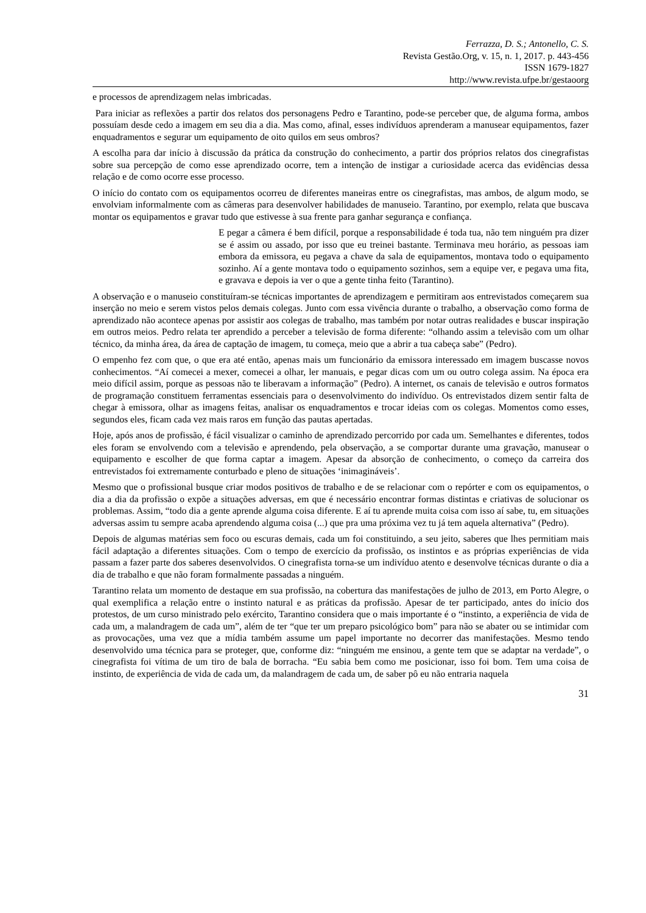Ferrazza, D. S.; Antonello, C. S.
Revista Gestão.Org, v. 15, n. 1, 2017. p. 443-456
ISSN 1679-1827
http://www.revista.ufpe.br/gestaoorg
e processos de aprendizagem nelas imbricadas.
Para iniciar as reflexões a partir dos relatos dos personagens Pedro e Tarantino, pode-se perceber que, de alguma forma, ambos possuíam desde cedo a imagem em seu dia a dia. Mas como, afinal, esses indivíduos aprenderam a manusear equipamentos, fazer enquadramentos e segurar um equipamento de oito quilos em seus ombros?
A escolha para dar início à discussão da prática da construção do conhecimento, a partir dos próprios relatos dos cinegrafistas sobre sua percepção de como esse aprendizado ocorre, tem a intenção de instigar a curiosidade acerca das evidências dessa relação e de como ocorre esse processo.
O início do contato com os equipamentos ocorreu de diferentes maneiras entre os cinegrafistas, mas ambos, de algum modo, se envolviam informalmente com as câmeras para desenvolver habilidades de manuseio. Tarantino, por exemplo, relata que buscava montar os equipamentos e gravar tudo que estivesse à sua frente para ganhar segurança e confiança.
E pegar a câmera é bem difícil, porque a responsabilidade é toda tua, não tem ninguém pra dizer se é assim ou assado, por isso que eu treinei bastante. Terminava meu horário, as pessoas iam embora da emissora, eu pegava a chave da sala de equipamentos, montava todo o equipamento sozinho. Aí a gente montava todo o equipamento sozinhos, sem a equipe ver, e pegava uma fita, e gravava e depois ia ver o que a gente tinha feito (Tarantino).
A observação e o manuseio constituíram-se técnicas importantes de aprendizagem e permitiram aos entrevistados começarem sua inserção no meio e serem vistos pelos demais colegas. Junto com essa vivência durante o trabalho, a observação como forma de aprendizado não acontece apenas por assistir aos colegas de trabalho, mas também por notar outras realidades e buscar inspiração em outros meios. Pedro relata ter aprendido a perceber a televisão de forma diferente: “olhando assim a televisão com um olhar técnico, da minha área, da área de captação de imagem, tu começa, meio que a abrir a tua cabeça sabe” (Pedro).
O empenho fez com que, o que era até então, apenas mais um funcionário da emissora interessado em imagem buscasse novos conhecimentos. “Aí comecei a mexer, comecei a olhar, ler manuais, e pegar dicas com um ou outro colega assim. Na época era meio difícil assim, porque as pessoas não te liberavam a informação” (Pedro). A internet, os canais de televisão e outros formatos de programação constituem ferramentas essenciais para o desenvolvimento do indivíduo. Os entrevistados dizem sentir falta de chegar à emissora, olhar as imagens feitas, analisar os enquadramentos e trocar ideias com os colegas. Momentos como esses, segundos eles, ficam cada vez mais raros em função das pautas apertadas.
Hoje, após anos de profissão, é fácil visualizar o caminho de aprendizado percorrido por cada um. Semelhantes e diferentes, todos eles foram se envolvendo com a televisão e aprendendo, pela observação, a se comportar durante uma gravação, manusear o equipamento e escolher de que forma captar a imagem. Apesar da absorção de conhecimento, o começo da carreira dos entrevistados foi extremamente conturbado e pleno de situações ‘inimagináveis’.
Mesmo que o profissional busque criar modos positivos de trabalho e de se relacionar com o repórter e com os equipamentos, o dia a dia da profissão o expõe a situações adversas, em que é necessário encontrar formas distintas e criativas de solucionar os problemas. Assim, “todo dia a gente aprende alguma coisa diferente. E aí tu aprende muita coisa com isso aí sabe, tu, em situações adversas assim tu sempre acaba aprendendo alguma coisa (...) que pra uma próxima vez tu já tem aquela alternativa” (Pedro).
Depois de algumas matérias sem foco ou escuras demais, cada um foi constituindo, a seu jeito, saberes que lhes permitiam mais fácil adaptação a diferentes situações. Com o tempo de exercício da profissão, os instintos e as próprias experiências de vida passam a fazer parte dos saberes desenvolvidos. O cinegrafista torna-se um indivíduo atento e desenvolve técnicas durante o dia a dia de trabalho e que não foram formalmente passadas a ninguém.
Tarantino relata um momento de destaque em sua profissão, na cobertura das manifestações de julho de 2013, em Porto Alegre, o qual exemplifica a relação entre o instinto natural e as práticas da profissão. Apesar de ter participado, antes do início dos protestos, de um curso ministrado pelo exército, Tarantino considera que o mais importante é o “instinto, a experiência de vida de cada um, a malandragem de cada um”, além de ter “que ter um preparo psicológico bom” para não se abater ou se intimidar com as provocações, uma vez que a mídia também assume um papel importante no decorrer das manifestações. Mesmo tendo desenvolvido uma técnica para se proteger, que, conforme diz: “ninguém me ensinou, a gente tem que se adaptar na verdade”, o cinegrafista foi vítima de um tiro de bala de borracha. “Eu sabia bem como me posicionar, isso foi bom. Tem uma coisa de instinto, de experiência de vida de cada um, da malandragem de cada um, de saber pô eu não entraria naquela
31